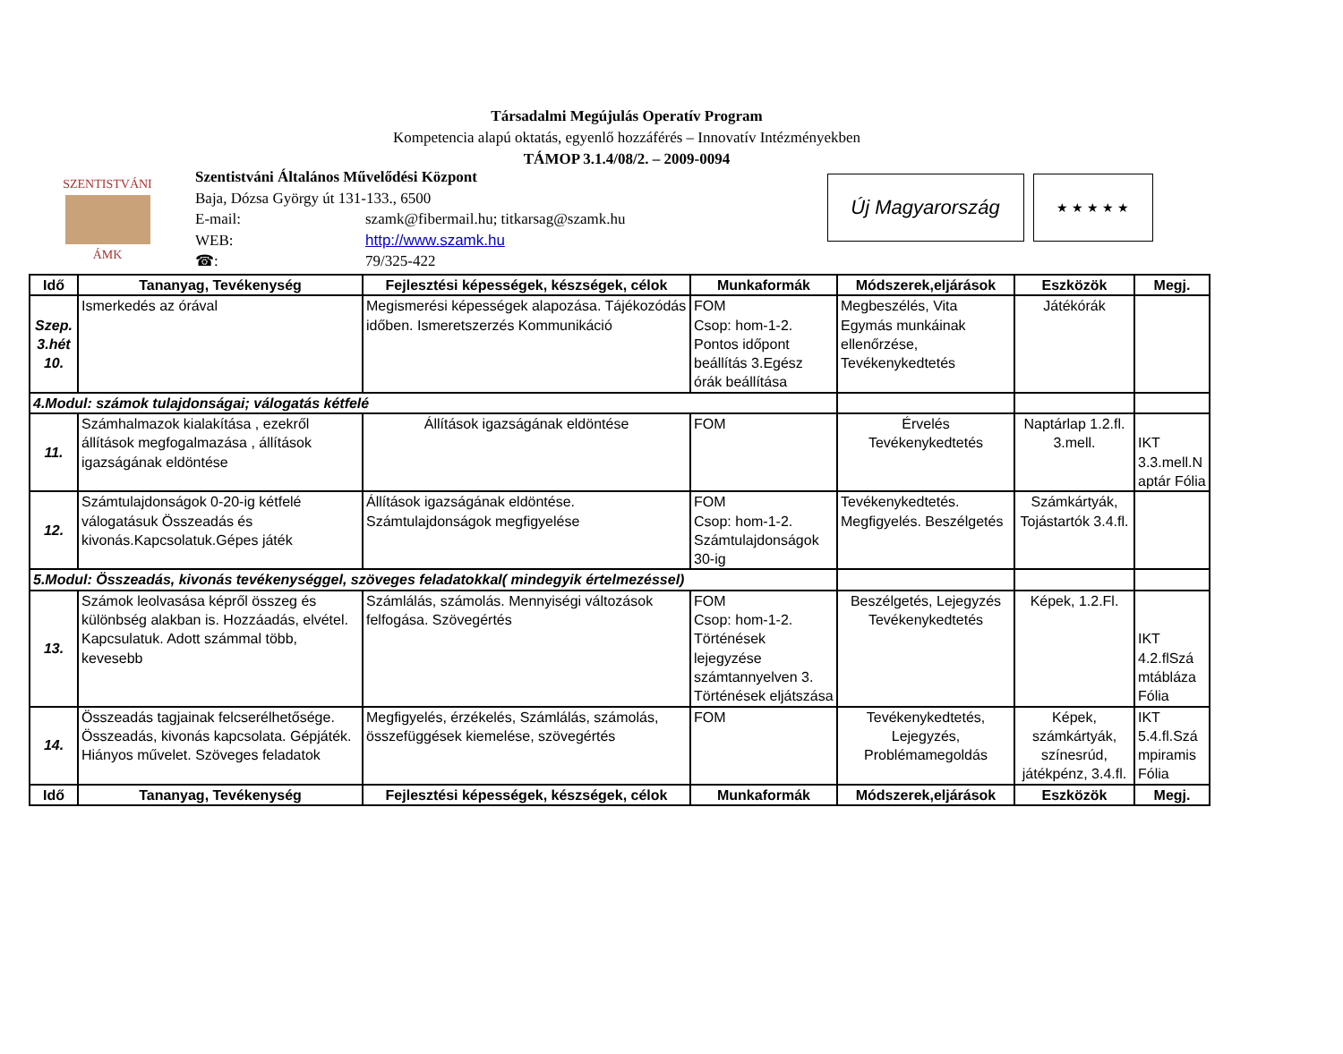Társadalmi Megújulás Operatív Program
Kompetencia alapú oktatás, egyenlő hozzáférés – Innovatív Intézményekben
TÁMOP 3.1.4/08/2. – 2009-0094
SZENTISTVÁNI
ÁMK
Szentistváni Általános Művelődési Központ
Baja, Dózsa György út 131-133., 6500
| E-mail: | szamk@fibermail.hu; titkarsag@szamk.hu |
| WEB: | http://www.szamk.hu |
| ☎: | 79/325-422 |
Új Magyarország
★ ★ ★ ★ ★
| Idő | Tananyag, Tevékenység | Fejlesztési képességek, készségek, célok | Munkaformák | Módszerek,eljárások | Eszközök | Megj. |
| --- | --- | --- | --- | --- | --- | --- |
| Szep. 3.hét 10. | Ismerkedés az órával | Megismerési képességek alapozása. Tájékozódás időben. Ismeretszerzés Kommunikáció | FOM Csop: hom-1-2. Pontos időpont beállítás 3.Egész órák beállítása | Megbeszélés, Vita Egymás munkáinak ellenőrzése, Tevékenykedtetés | Játékórák | |
| 4.Modul: számok tulajdonságai; válogatás kétfelé | | | | | | |
| 11. | Számhalmazok kialakítása , ezekről állítások megfogalmazása , állítások igazságának eldöntése | Állítások igazságának eldöntése | FOM | Érvelés Tevékenykedtetés | Naptárlap 1.2.fl. 3.mell. | IKT 3.3.mell.N aptár Fólia |
| 12. | Számtulajdonságok 0-20-ig kétfelé válogatásuk Összeadás és kivonás.Kapcsolatuk.Gépes játék | Állítások igazságának eldöntése. Számtulajdonságok megfigyelése | FOM Csop: hom-1-2. Számtulajdonságok 30-ig | Tevékenykedtetés. Megfigyelés. Beszélgetés | Számkártyák, Tojástartók 3.4.fl. | |
| 5.Modul: Összeadás, kivonás tevékenységgel, szöveges feladatokkal( mindegyik értelmezéssel) | | | | | | |
| 13. | Számok leolvasása képről összeg és különbség alakban is. Hozzáadás, elvétel. Kapcsulatuk. Adott számmal több, kevesebb | Számlálás, számolás. Mennyiségi változások felfogása. Szövegértés | FOM Csop: hom-1-2. Történések lejegyzése számtannyelven 3. Történések eljátszása | Beszélgetés, Lejegyzés Tevékenykedtetés | Képek, 1.2.Fl. | IKT 4.2.flSzá mtábláza Fólia |
| 14. | Összeadás tagjainak felcserélhetősége. Összeadás, kivonás kapcsolata. Gépjáték. Hiányos művelet. Szöveges feladatok | Megfigyelés, érzékelés, Számlálás, számolás, összefüggések kiemelése, szövegértés | FOM | Tevékenykedtetés, Lejegyzés, Problémamegoldás | Képek, számkártyák, színesrúd, játékpénz, 3.4.fl. | IKT 5.4.fl.Szá mpiramis Fólia |
| Idő | Tananyag, Tevékenység | Fejlesztési képességek, készségek, célok | Munkaformák | Módszerek,eljárások | Eszközök | Megj. |